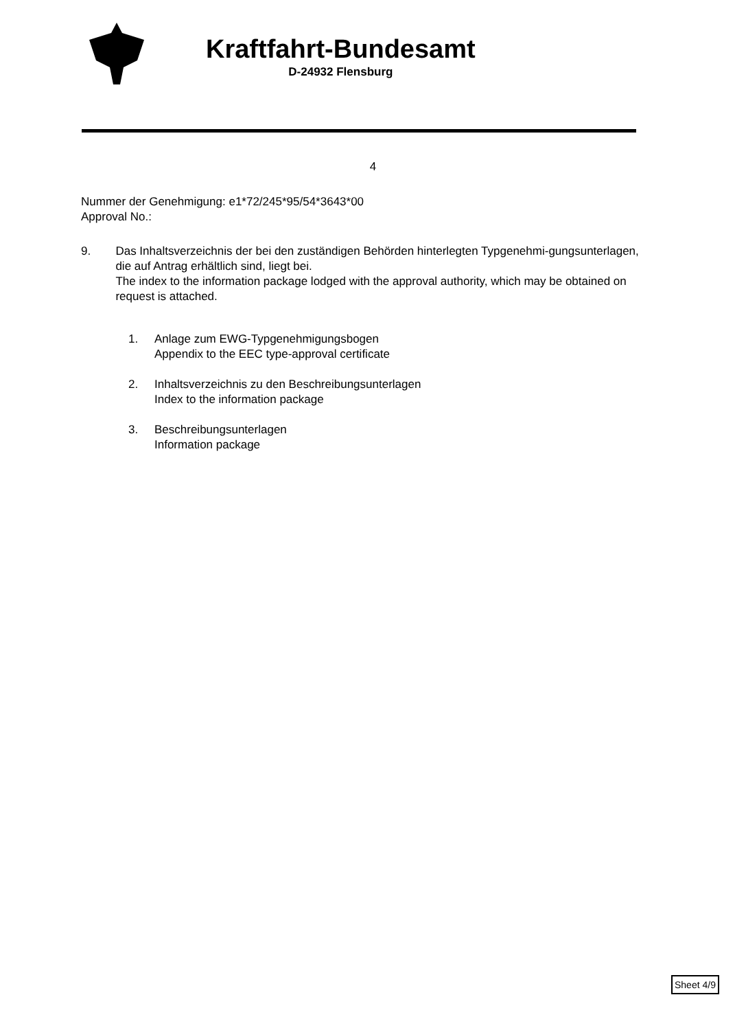Kraftfahrt-Bundesamt
D-24932 Flensburg
4
Nummer der Genehmigung: e1*72/245*95/54*3643*00
Approval No.:
9. Das Inhaltsverzeichnis der bei den zuständigen Behörden hinterlegten Typgenehmi-gungsunterlagen, die auf Antrag erhältlich sind, liegt bei.
The index to the information package lodged with the approval authority, which may be obtained on request is attached.
1. Anlage zum EWG-Typgenehmigungsbogen
Appendix to the EEC type-approval certificate
2. Inhaltsverzeichnis zu den Beschreibungsunterlagen
Index to the information package
3. Beschreibungsunterlagen
Information package
Sheet 4/9